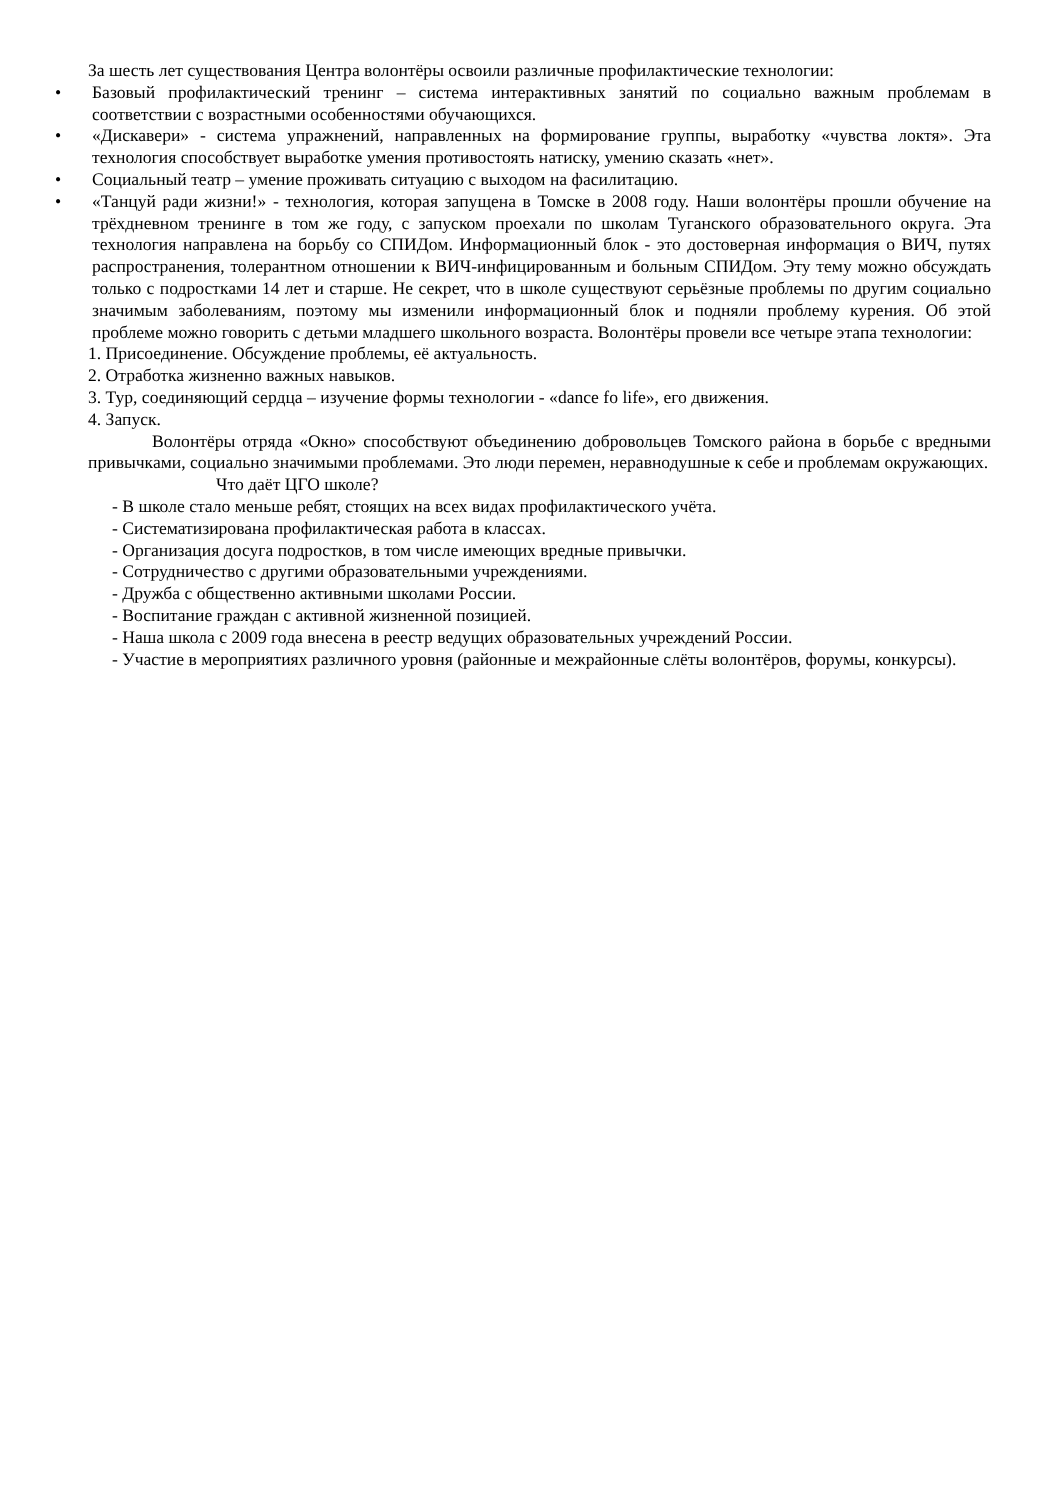За шесть лет существования Центра волонтёры освоили различные профилактические технологии:
• Базовый профилактический тренинг – система интерактивных занятий по социально важным проблемам в соответствии с возрастными особенностями обучающихся.
• «Дискавери» - система упражнений, направленных на формирование группы, выработку «чувства локтя». Эта технология способствует выработке умения противостоять натиску, умению сказать «нет».
• Социальный театр – умение проживать ситуацию с выходом на фасилитацию.
• «Танцуй ради жизни!» - технология, которая запущена в Томске в 2008 году. Наши волонтёры прошли обучение на трёхдневном тренинге в том же году, с запуском проехали по школам Туганского образовательного округа. Эта технология направлена на борьбу со СПИДом. Информационный блок - это достоверная информация о ВИЧ, путях распространения, толерантном отношении к ВИЧ-инфицированным и больным СПИДом. Эту тему можно обсуждать только с подростками 14 лет и старше. Не секрет, что в школе существуют серьёзные проблемы по другим социально значимым заболеваниям, поэтому мы изменили информационный блок и подняли проблему курения. Об этой проблеме можно говорить с детьми младшего школьного возраста. Волонтёры провели все четыре этапа технологии:
1. Присоединение. Обсуждение проблемы, её актуальность.
2. Отработка жизненно важных навыков.
3. Тур, соединяющий сердца – изучение формы технологии - «dance fo life», его движения.
4. Запуск.
Волонтёры отряда «Окно» способствуют объединению добровольцев Томского района в борьбе с вредными привычками, социально значимыми проблемами. Это люди перемен, неравнодушные к себе и проблемам окружающих.
Что даёт ЦГО школе?
- В школе стало меньше ребят, стоящих на всех видах профилактического учёта.
- Систематизирована профилактическая работа в классах.
- Организация досуга подростков, в том числе имеющих вредные привычки.
- Сотрудничество с другими образовательными учреждениями.
- Дружба с общественно активными школами России.
- Воспитание граждан с активной жизненной позицией.
- Наша школа с 2009 года внесена в реестр ведущих образовательных учреждений России.
- Участие в мероприятиях различного уровня (районные и межрайонные слёты волонтёров, форумы, конкурсы).